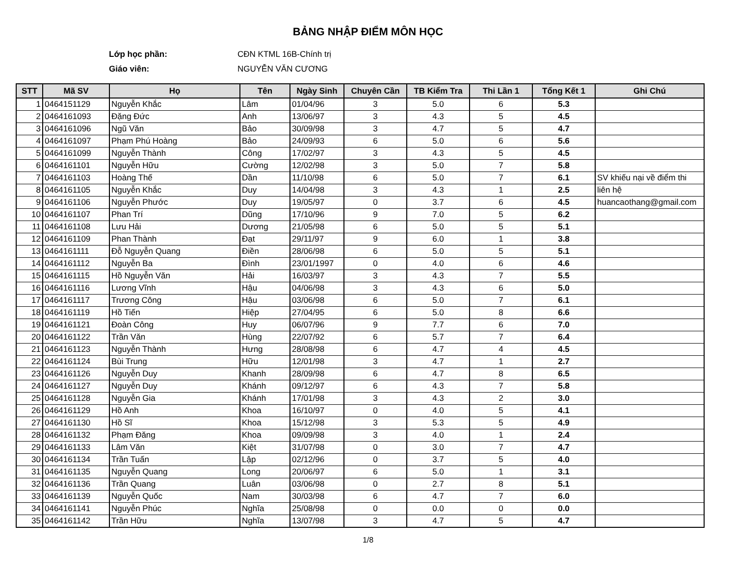BẢNG NHẬP ĐIỂM MÔN HỌC
Lớp học phần: CĐN KTML 16B-Chính trị
Giáo viên: NGUYỄN VĂN CƯƠNG
| STT | Mã SV | Họ | Tên | Ngày Sinh | Chuyên Cần | TB Kiểm Tra | Thi Lần 1 | Tổng Kết 1 | Ghi Chú |
| --- | --- | --- | --- | --- | --- | --- | --- | --- | --- |
| 1 | 0464151129 | Nguyễn Khắc | Lâm | 01/04/96 | 3 | 5.0 | 6 | 5.3 | |
| 2 | 0464161093 | Đặng Đức | Anh | 13/06/97 | 3 | 4.3 | 5 | 4.5 | |
| 3 | 0464161096 | Ngũ Văn | Bảo | 30/09/98 | 3 | 4.7 | 5 | 4.7 | |
| 4 | 0464161097 | Phạm Phú Hoàng | Bảo | 24/09/93 | 6 | 5.0 | 6 | 5.6 | |
| 5 | 0464161099 | Nguyễn Thành | Công | 17/02/97 | 3 | 4.3 | 5 | 4.5 | |
| 6 | 0464161101 | Nguyễn Hữu | Cường | 12/02/98 | 3 | 5.0 | 7 | 5.8 | |
| 7 | 0464161103 | Hoàng Thế | Dần | 11/10/98 | 6 | 5.0 | 7 | 6.1 | SV khiếu nại về điểm thi |
| 8 | 0464161105 | Nguyễn Khắc | Duy | 14/04/98 | 3 | 4.3 | 1 | 2.5 | liên hệ |
| 9 | 0464161106 | Nguyễn Phước | Duy | 19/05/97 | 0 | 3.7 | 6 | 4.5 | huancaothang@gmail.com |
| 10 | 0464161107 | Phan Trí | Dũng | 17/10/96 | 9 | 7.0 | 5 | 6.2 | |
| 11 | 0464161108 | Lưu Hải | Dương | 21/05/98 | 6 | 5.0 | 5 | 5.1 | |
| 12 | 0464161109 | Phan Thành | Đạt | 29/11/97 | 9 | 6.0 | 1 | 3.8 | |
| 13 | 0464161111 | Đỗ Nguyễn Quang | Điền | 28/06/98 | 6 | 5.0 | 5 | 5.1 | |
| 14 | 0464161112 | Nguyễn Ba | Đình | 23/01/1997 | 0 | 4.0 | 6 | 4.6 | |
| 15 | 0464161115 | Hồ Nguyễn Văn | Hải | 16/03/97 | 3 | 4.3 | 7 | 5.5 | |
| 16 | 0464161116 | Lương Vĩnh | Hậu | 04/06/98 | 3 | 4.3 | 6 | 5.0 | |
| 17 | 0464161117 | Trương Công | Hậu | 03/06/98 | 6 | 5.0 | 7 | 6.1 | |
| 18 | 0464161119 | Hồ Tiến | Hiệp | 27/04/95 | 6 | 5.0 | 8 | 6.6 | |
| 19 | 0464161121 | Đoàn Công | Huy | 06/07/96 | 9 | 7.7 | 6 | 7.0 | |
| 20 | 0464161122 | Trần Văn | Hùng | 22/07/92 | 6 | 5.7 | 7 | 6.4 | |
| 21 | 0464161123 | Nguyễn Thành | Hưng | 28/08/98 | 6 | 4.7 | 4 | 4.5 | |
| 22 | 0464161124 | Bùi Trung | Hữu | 12/01/98 | 3 | 4.7 | 1 | 2.7 | |
| 23 | 0464161126 | Nguyễn Duy | Khanh | 28/09/98 | 6 | 4.7 | 8 | 6.5 | |
| 24 | 0464161127 | Nguyễn Duy | Khánh | 09/12/97 | 6 | 4.3 | 7 | 5.8 | |
| 25 | 0464161128 | Nguyễn Gia | Khánh | 17/01/98 | 3 | 4.3 | 2 | 3.0 | |
| 26 | 0464161129 | Hồ Anh | Khoa | 16/10/97 | 0 | 4.0 | 5 | 4.1 | |
| 27 | 0464161130 | Hồ Sĩ | Khoa | 15/12/98 | 3 | 5.3 | 5 | 4.9 | |
| 28 | 0464161132 | Phạm Đăng | Khoa | 09/09/98 | 3 | 4.0 | 1 | 2.4 | |
| 29 | 0464161133 | Lâm Văn | Kiệt | 31/07/98 | 0 | 3.0 | 7 | 4.7 | |
| 30 | 0464161134 | Trần Tuấn | Lập | 02/12/96 | 0 | 3.7 | 5 | 4.0 | |
| 31 | 0464161135 | Nguyễn Quang | Long | 20/06/97 | 6 | 5.0 | 1 | 3.1 | |
| 32 | 0464161136 | Trần Quang | Luân | 03/06/98 | 0 | 2.7 | 8 | 5.1 | |
| 33 | 0464161139 | Nguyễn Quốc | Nam | 30/03/98 | 6 | 4.7 | 7 | 6.0 | |
| 34 | 0464161141 | Nguyễn Phúc | Nghĩa | 25/08/98 | 0 | 0.0 | 0 | 0.0 | |
| 35 | 0464161142 | Trần Hữu | Nghĩa | 13/07/98 | 3 | 4.7 | 5 | 4.7 | |
1/8